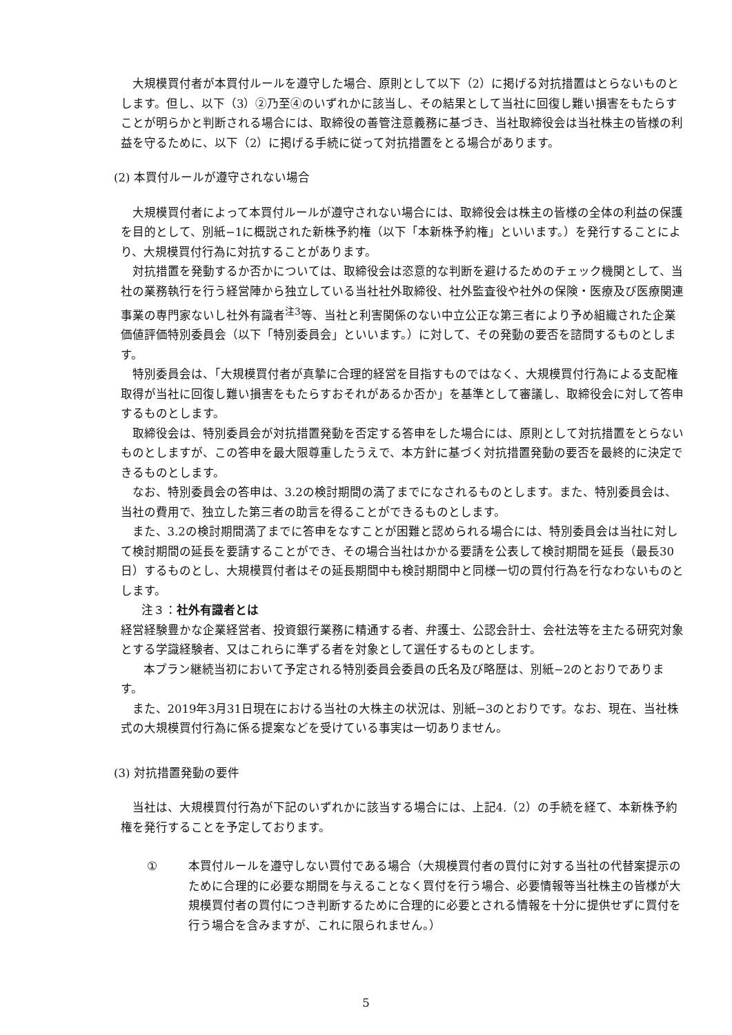大規模買付者が本買付ルールを遵守した場合、原則として以下（2）に掲げる対抗措置はとらないものとします。但し、以下（3）②乃至④のいずれかに該当し、その結果として当社に回復し難い損害をもたらすことが明らかと判断される場合には、取締役の善管注意義務に基づき、当社取締役会は当社株主の皆様の利益を守るために、以下（2）に掲げる手続に従って対抗措置をとる場合があります。
(2) 本買付ルールが遵守されない場合
大規模買付者によって本買付ルールが遵守されない場合には、取締役会は株主の皆様の全体の利益の保護を目的として、別紙−1に概説された新株予約権（以下「本新株予約権」といいます。）を発行することにより、大規模買付行為に対抗することがあります。
対抗措置を発動するか否かについては、取締役会は恣意的な判断を避けるためのチェック機関として、当社の業務執行を行う経営陣から独立している当社社外取締役、社外監査役や社外の保険・医療及び医療関連事業の専門家ないし社外有識者<sup>注3</sup>等、当社と利害関係のない中立公正な第三者により予め組織された企業価値評価特別委員会（以下「特別委員会」といいます。）に対して、その発動の要否を諮問するものとします。
特別委員会は、「大規模買付者が真摯に合理的経営を目指すものではなく、大規模買付行為による支配権取得が当社に回復し難い損害をもたらすおそれがあるか否か」を基準として審議し、取締役会に対して答申するものとします。
取締役会は、特別委員会が対抗措置発動を否定する答申をした場合には、原則として対抗措置をとらないものとしますが、この答申を最大限尊重したうえで、本方針に基づく対抗措置発動の要否を最終的に決定できるものとします。
なお、特別委員会の答申は、3.2の検討期間の満了までになされるものとします。また、特別委員会は、当社の費用で、独立した第三者の助言を得ることができるものとします。
また、3.2の検討期間満了までに答申をなすことが困難と認められる場合には、特別委員会は当社に対して検討期間の延長を要請することができ、その場合当社はかかる要請を公表して検討期間を延長（最長30日）するものとし、大規模買付者はその延長期間中も検討期間中と同様一切の買付行為を行なわないものとします。
注３：社外有識者とは
経営経験豊かな企業経営者、投資銀行業務に精通する者、弁護士、公認会計士、会社法等を主たる研究対象とする学識経験者、又はこれらに準ずる者を対象として選任するものとします。
本プラン継続当初において予定される特別委員会委員の氏名及び略歴は、別紙−2のとおりであります。
また、2019年3月31日現在における当社の大株主の状況は、別紙−3のとおりです。なお、現在、当社株式の大規模買付行為に係る提案などを受けている事実は一切ありません。
(3) 対抗措置発動の要件
当社は、大規模買付行為が下記のいずれかに該当する場合には、上記4.（2）の手続を経て、本新株予約権を発行することを予定しております。
① 本買付ルールを遵守しない買付である場合（大規模買付者の買付に対する当社の代替案提示のために合理的に必要な期間を与えることなく買付を行う場合、必要情報等当社株主の皆様が大規模買付者の買付につき判断するために合理的に必要とされる情報を十分に提供せずに買付を行う場合を含みますが、これに限られません。）
5